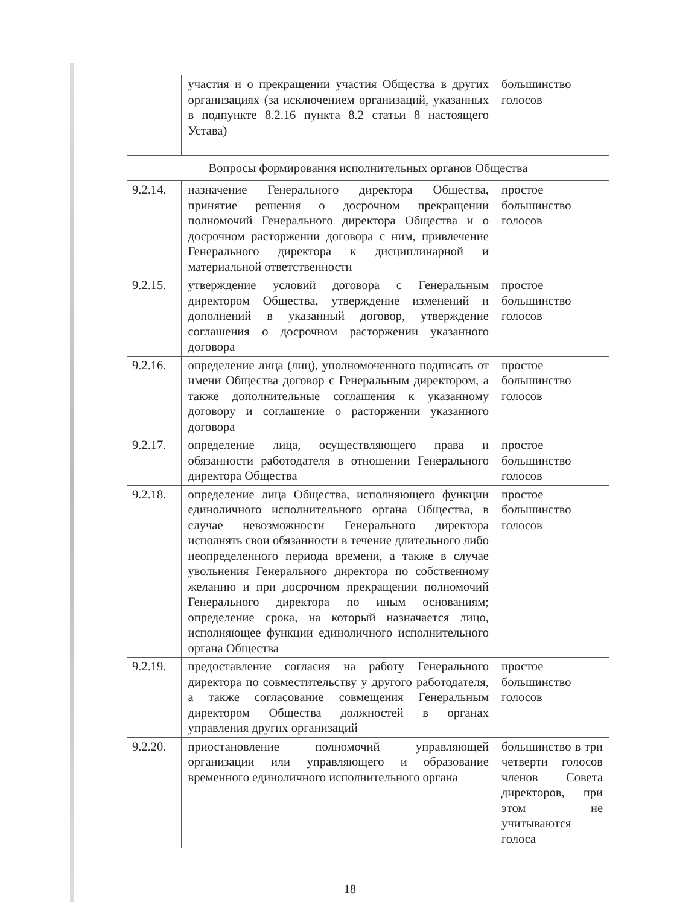| | участия и о прекращении участия Общества в других организациях (за исключением организаций, указанных в подпункте 8.2.16 пункта 8.2 статьи 8 настоящего Устава) | большинство голосов |
| Вопросы формирования исполнительных органов Общества | | |
| 9.2.14. | назначение Генерального директора Общества, принятие решения о досрочном прекращении полномочий Генерального директора Общества и о досрочном расторжении договора с ним, привлечение Генерального директора к дисциплинарной и материальной ответственности | простое большинство голосов |
| 9.2.15. | утверждение условий договора с Генеральным директором Общества, утверждение изменений и дополнений в указанный договор, утверждение соглашения о досрочном расторжении указанного договора | простое большинство голосов |
| 9.2.16. | определение лица (лиц), уполномоченного подписать от имени Общества договор с Генеральным директором, а также дополнительные соглашения к указанному договору и соглашение о расторжении указанного договора | простое большинство голосов |
| 9.2.17. | определение лица, осуществляющего права и обязанности работодателя в отношении Генерального директора Общества | простое большинство голосов |
| 9.2.18. | определение лица Общества, исполняющего функции единоличного исполнительного органа Общества, в случае невозможности Генерального директора исполнять свои обязанности в течение длительного либо неопределенного периода времени, а также в случае увольнения Генерального директора по собственному желанию и при досрочном прекращении полномочий Генерального директора по иным основаниям; определение срока, на который назначается лицо, исполняющее функции единоличного исполнительного органа Общества | простое большинство голосов |
| 9.2.19. | предоставление согласия на работу Генерального директора по совместительству у другого работодателя, а также согласование совмещения Генеральным директором Общества должностей в органах управления других организаций | простое большинство голосов |
| 9.2.20. | приостановление полномочий управляющей организации или управляющего и образование временного единоличного исполнительного органа | большинство в три четверти голосов членов Совета директоров, при этом не учитываются голоса |
18